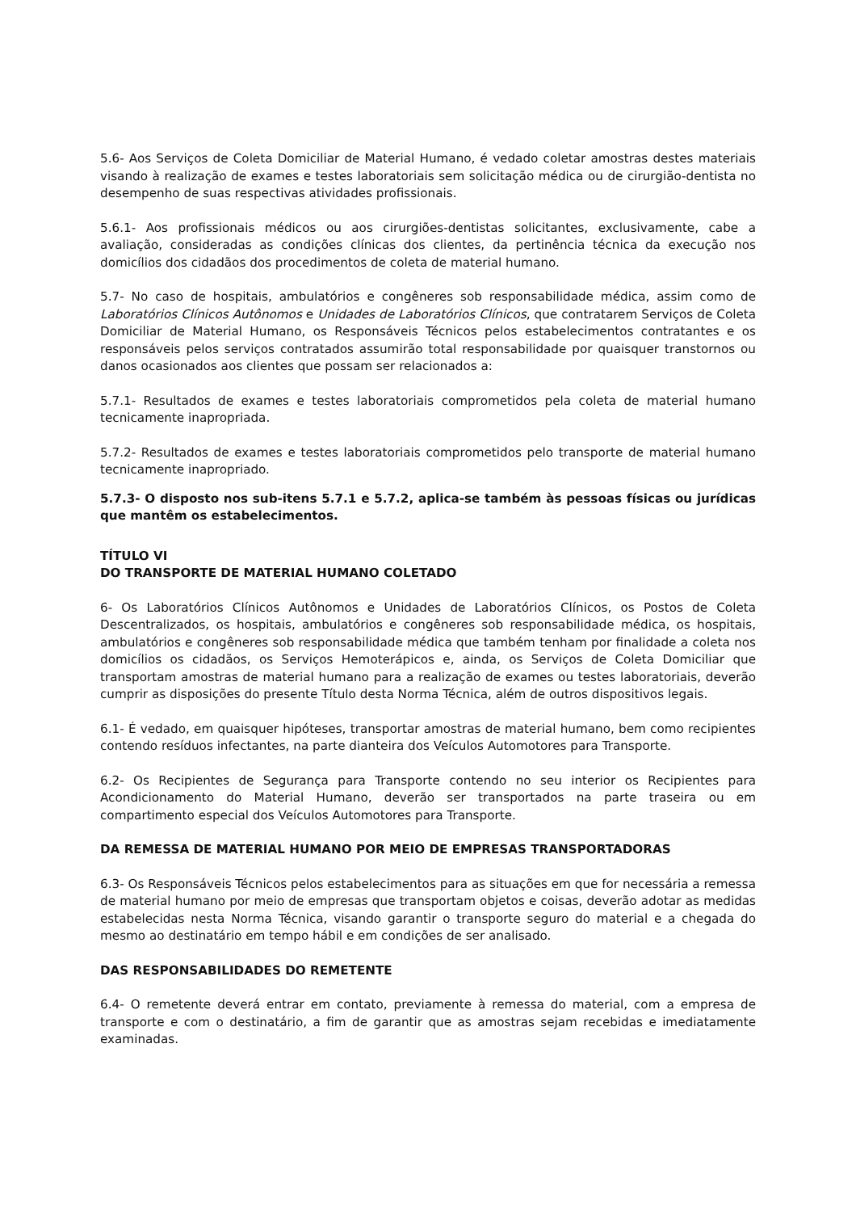5.6- Aos Serviços de Coleta Domiciliar de Material Humano, é vedado coletar amostras destes materiais visando à realização de exames e testes laboratoriais sem solicitação médica ou de cirurgião-dentista no desempenho de suas respectivas atividades profissionais.
5.6.1- Aos profissionais médicos ou aos cirurgiões-dentistas solicitantes, exclusivamente, cabe a avaliação, consideradas as condições clínicas dos clientes, da pertinência técnica da execução nos domicílios dos cidadãos dos procedimentos de coleta de material humano.
5.7- No caso de hospitais, ambulatórios e congêneres sob responsabilidade médica, assim como de Laboratórios Clínicos Autônomos e Unidades de Laboratórios Clínicos, que contratarem Serviços de Coleta Domiciliar de Material Humano, os Responsáveis Técnicos pelos estabelecimentos contratantes e os responsáveis pelos serviços contratados assumirão total responsabilidade por quaisquer transtornos ou danos ocasionados aos clientes que possam ser relacionados a:
5.7.1- Resultados de exames e testes laboratoriais comprometidos pela coleta de material humano tecnicamente inapropriada.
5.7.2- Resultados de exames e testes laboratoriais comprometidos pelo transporte de material humano tecnicamente inapropriado.
5.7.3- O disposto nos sub-itens 5.7.1 e 5.7.2, aplica-se também às pessoas físicas ou jurídicas que mantêm os estabelecimentos.
TÍTULO VI
DO TRANSPORTE DE MATERIAL HUMANO COLETADO
6- Os Laboratórios Clínicos Autônomos e Unidades de Laboratórios Clínicos, os Postos de Coleta Descentralizados, os hospitais, ambulatórios e congêneres sob responsabilidade médica, os hospitais, ambulatórios e congêneres sob responsabilidade médica que também tenham por finalidade a coleta nos domicílios os cidadãos, os Serviços Hemoterápicos e, ainda, os Serviços de Coleta Domiciliar que transportam amostras de material humano para a realização de exames ou testes laboratoriais, deverão cumprir as disposições do presente Título desta Norma Técnica, além de outros dispositivos legais.
6.1- É vedado, em quaisquer hipóteses, transportar amostras de material humano, bem como recipientes contendo resíduos infectantes, na parte dianteira dos Veículos Automotores para Transporte.
6.2- Os Recipientes de Segurança para Transporte contendo no seu interior os Recipientes para Acondicionamento do Material Humano, deverão ser transportados na parte traseira ou em compartimento especial dos Veículos Automotores para Transporte.
DA REMESSA DE MATERIAL HUMANO POR MEIO DE EMPRESAS TRANSPORTADORAS
6.3- Os Responsáveis Técnicos pelos estabelecimentos para as situações em que for necessária a remessa de material humano por meio de empresas que transportam objetos e coisas, deverão adotar as medidas estabelecidas nesta Norma Técnica, visando garantir o transporte seguro do material e a chegada do mesmo ao destinatário em tempo hábil e em condições de ser analisado.
DAS RESPONSABILIDADES DO REMETENTE
6.4- O remetente deverá entrar em contato, previamente à remessa do material, com a empresa de transporte e com o destinatário, a fim de garantir que as amostras sejam recebidas e imediatamente examinadas.